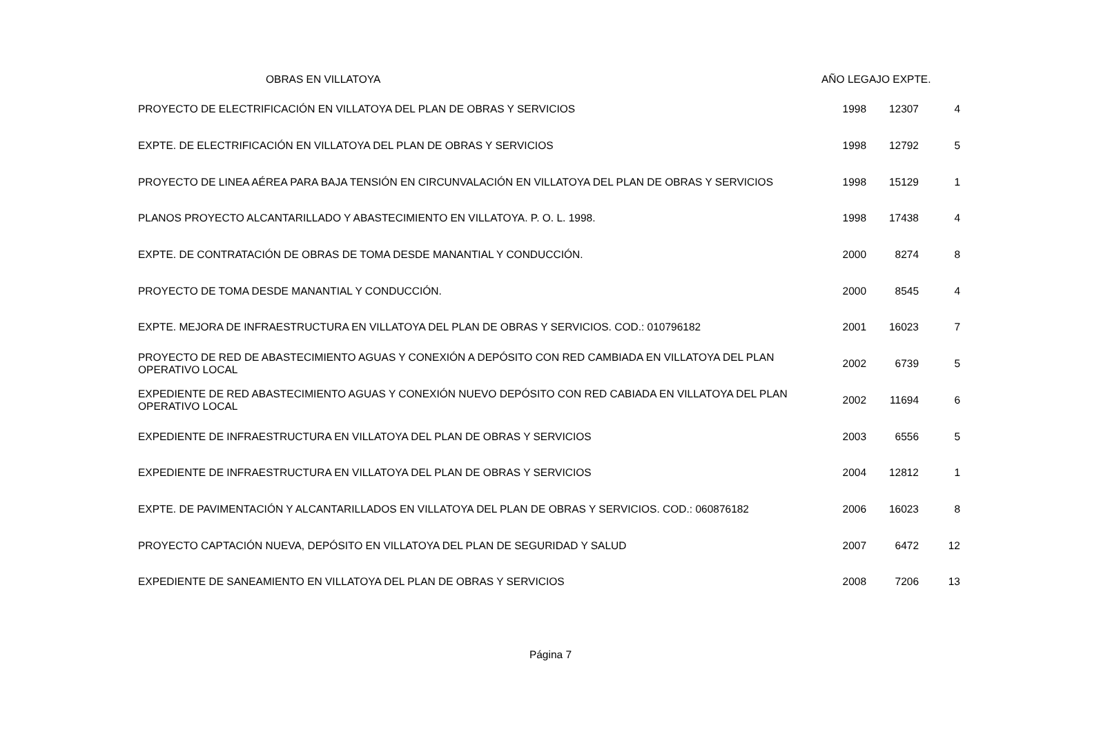| OBRAS EN VILLATOYA | AÑO LEGAJO EXPTE. | | |
| --- | --- | --- | --- |
| PROYECTO DE ELECTRIFICACIÓN EN VILLATOYA DEL PLAN DE OBRAS Y SERVICIOS | 1998 | 12307 | 4 |
| EXPTE. DE ELECTRIFICACIÓN EN VILLATOYA DEL PLAN DE OBRAS Y SERVICIOS | 1998 | 12792 | 5 |
| PROYECTO DE LINEA AÉREA PARA BAJA TENSIÓN EN CIRCUNVALACIÓN EN VILLATOYA DEL PLAN DE OBRAS Y SERVICIOS | 1998 | 15129 | 1 |
| PLANOS PROYECTO ALCANTARILLADO Y ABASTECIMIENTO EN VILLATOYA. P. O. L. 1998. | 1998 | 17438 | 4 |
| EXPTE. DE CONTRATACIÓN DE OBRAS DE TOMA DESDE MANANTIAL Y CONDUCCIÓN. | 2000 | 8274 | 8 |
| PROYECTO DE TOMA DESDE MANANTIAL Y CONDUCCIÓN. | 2000 | 8545 | 4 |
| EXPTE. MEJORA DE INFRAESTRUCTURA EN VILLATOYA DEL PLAN DE OBRAS Y SERVICIOS. COD.: 010796182 | 2001 | 16023 | 7 |
| PROYECTO DE RED DE ABASTECIMIENTO AGUAS Y CONEXIÓN A DEPÓSITO CON RED CAMBIADA EN VILLATOYA DEL PLAN OPERATIVO LOCAL | 2002 | 6739 | 5 |
| EXPEDIENTE DE RED ABASTECIMIENTO AGUAS Y CONEXIÓN NUEVO DEPÓSITO CON RED CABIADA EN VILLATOYA DEL PLAN OPERATIVO LOCAL | 2002 | 11694 | 6 |
| EXPEDIENTE DE INFRAESTRUCTURA EN VILLATOYA DEL PLAN DE OBRAS Y SERVICIOS | 2003 | 6556 | 5 |
| EXPEDIENTE DE INFRAESTRUCTURA EN VILLATOYA DEL PLAN DE OBRAS Y SERVICIOS | 2004 | 12812 | 1 |
| EXPTE. DE PAVIMENTACIÓN Y ALCANTARILLADOS EN VILLATOYA DEL PLAN DE OBRAS Y SERVICIOS. COD.: 060876182 | 2006 | 16023 | 8 |
| PROYECTO CAPTACIÓN NUEVA, DEPÓSITO EN VILLATOYA DEL PLAN DE SEGURIDAD Y SALUD | 2007 | 6472 | 12 |
| EXPEDIENTE DE SANEAMIENTO EN VILLATOYA DEL PLAN DE OBRAS Y SERVICIOS | 2008 | 7206 | 13 |
Página 7